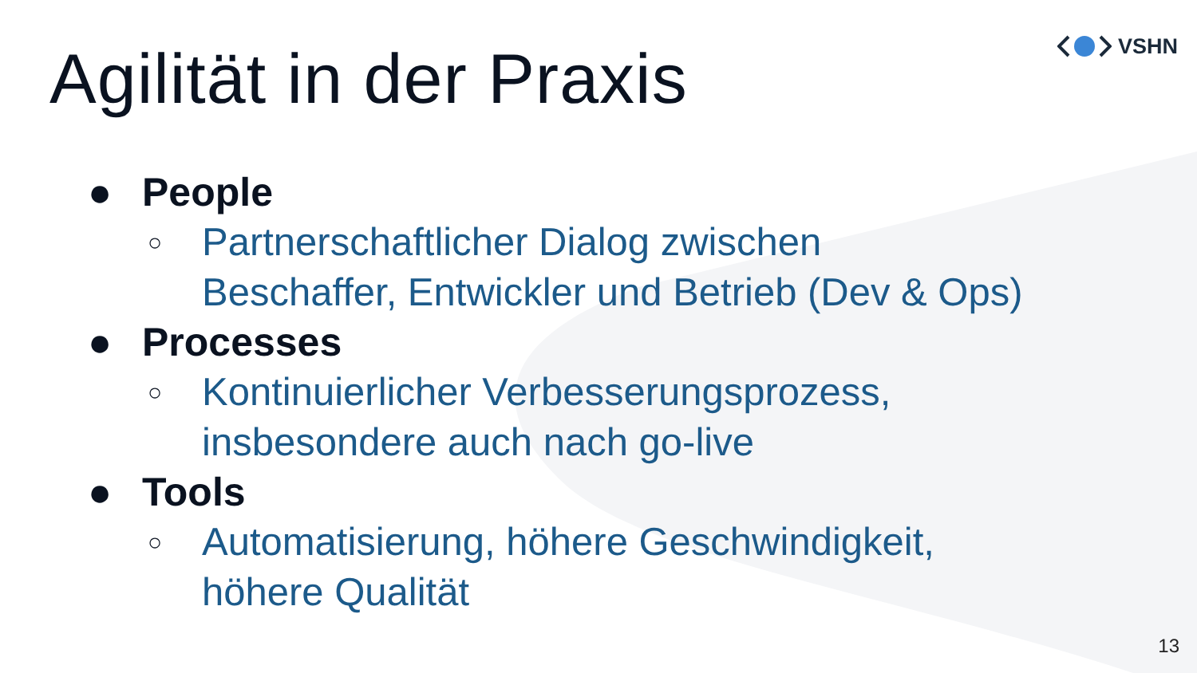VSHN
Agilität in der Praxis
● People
○ Partnerschaftlicher Dialog zwischen
Beschaffer, Entwickler und Betrieb (Dev & Ops)
● Processes
○ Kontinuierlicher Verbesserungsprozess,
insbesondere auch nach go-live
● Tools
○ Automatisierung, höhere Geschwindigkeit,
höhere Qualität
13